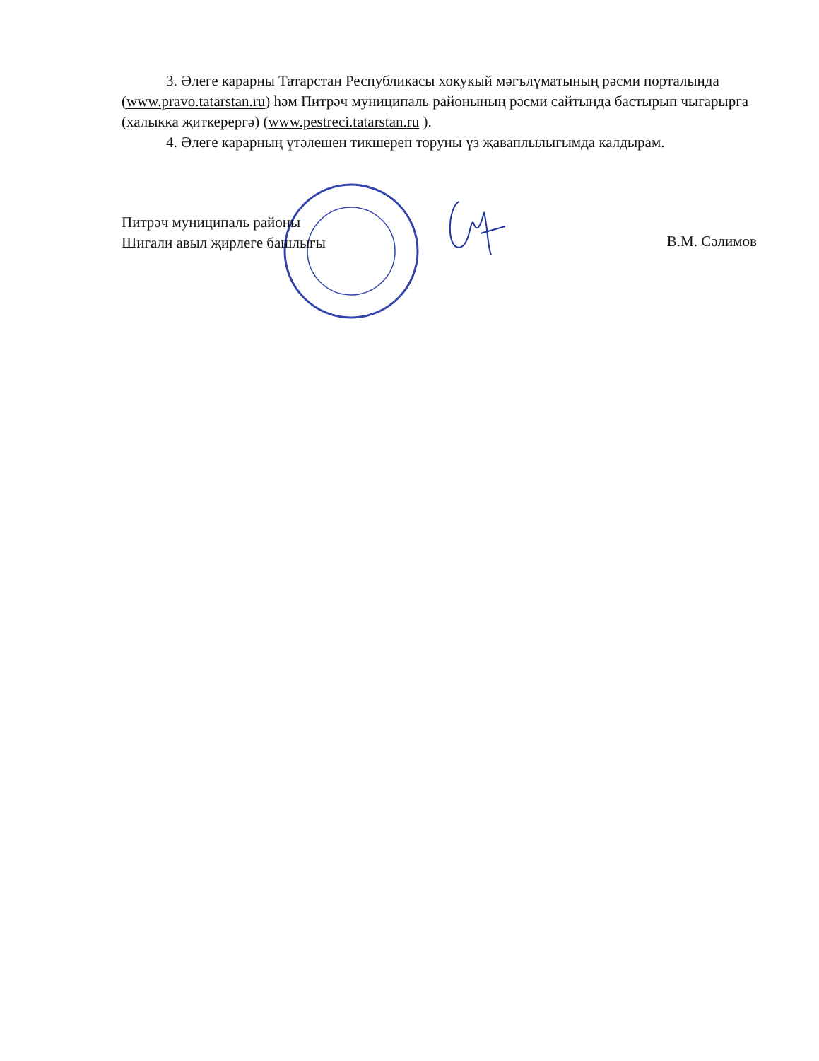3. Әлеге карарны Татарстан Республикасы хокукый мәгълүматының рәсми порталында (www.pravo.tatarstan.ru) һәм Питрәч муниципаль районының рәсми сайтында бастырып чыгарырга (халыкка җиткерергә) (www.pestreci.tatarstan.ru ).
4. Әлеге карарның үтәлешен тикшереп торуны үз җаваплылыгымда калдырам.
Питрәч муниципаль районы
Шигали авыл җирлеге башлыгы
В.М. Сәлимов